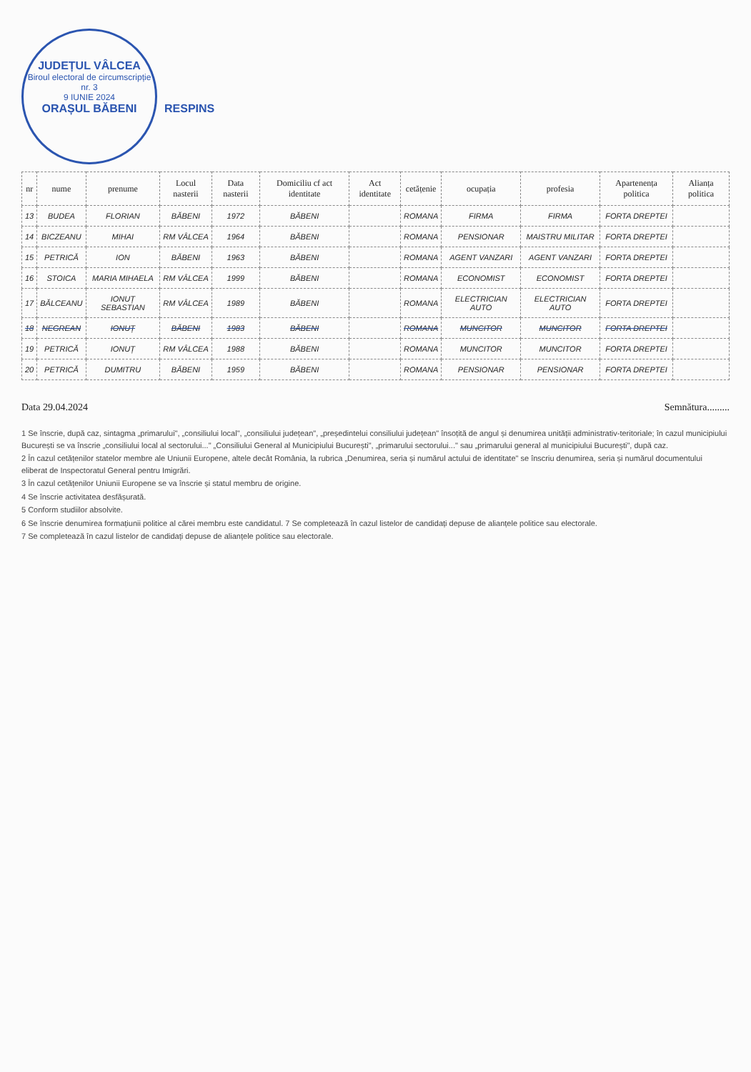JUDEȚUL VÂLCEA Biroul electoral de circumscripție nr. 3
9 IUNIE 2024
ORAȘUL BĂBENI
RESPINS
| nr | nume | prenume | Locul nasterii | Data nasterii | Domiciliu cf act identitate | Act identitate | cetățenie | ocupația | profesia | Apartenența politica | Alianța politica |
| --- | --- | --- | --- | --- | --- | --- | --- | --- | --- | --- | --- |
| 13 | BUDEA | FLORIAN | BĂBENI | 1972 | BĂBENI | | ROMANA | FIRMA | FIRMA | FORTA DREPTEI | |
| 14 | BICZEANU | MIHAI | RM VÂLCEA | 1964 | BĂBENI | | ROMANA | PENSIONAR | MAISTRU MILITAR | FORTA DREPTEI | |
| 15 | PETRICĂ | ION | BĂBENI | 1963 | BĂBENI | | ROMANA | AGENT VANZARI | AGENT VANZARI | FORTA DREPTEI | |
| 16 | STOICA | MARIA MIHAELA | RM VÂLCEA | 1999 | BĂBENI | | ROMANA | ECONOMIST | ECONOMIST | FORTA DREPTEI | |
| 17 | BĂLCEANU | IONUȚ SEBASTIAN | RM VÂLCEA | 1989 | BĂBENI | | ROMANA | ELECTRICIAN AUTO | ELECTRICIAN AUTO | FORTA DREPTEI | |
| 18 | NEGREAN | IONUȚ | BĂBENI | 1983 | BĂBENI | | ROMANA | MUNCITOR | MUNCITOR | FORTA DREPTEI | |
| 19 | PETRICĂ | IONUȚ | RM VÂLCEA | 1988 | BĂBENI | | ROMANA | MUNCITOR | MUNCITOR | FORTA DREPTEI | |
| 20 | PETRICĂ | DUMITRU | BĂBENI | 1959 | BĂBENI | | ROMANA | PENSIONAR | PENSIONAR | FORTA DREPTEI | |
Data 29.04.2024 Semnătura.........
1 Se înscrie, după caz, sintagma „primarului", „consiliului local", „consiliului județean", „președintelui consiliului județean" însoțită de angul și denumirea unității administrativ-teritoriale; în cazul municipiului București se va înscrie „consiliului local al sectorului..." „Consiliului General al Municipiului București", „primarului sectorului..." sau „primarului general al municipiului București", după caz.
2 În cazul cetățenilor statelor membre ale Uniunii Europene, altele decât România, la rubrica „Denumirea, seria și numărul actului de identitate" se înscriu denumirea, seria și numărul documentului eliberat de Inspectoratul General pentru Imigrări.
3 În cazul cetățenilor Uniunii Europene se va înscrie și statul membru de origine.
4 Se înscrie activitatea desfășurată.
5 Conform studiilor absolvite.
6 Se înscrie denumirea formațiunii politice al cărei membru este candidatul. 7 Se completează în cazul listelor de candidați depuse de alianțele politice sau electorale.
7 Se completează în cazul listelor de candidați depuse de alianțele politice sau electorale.